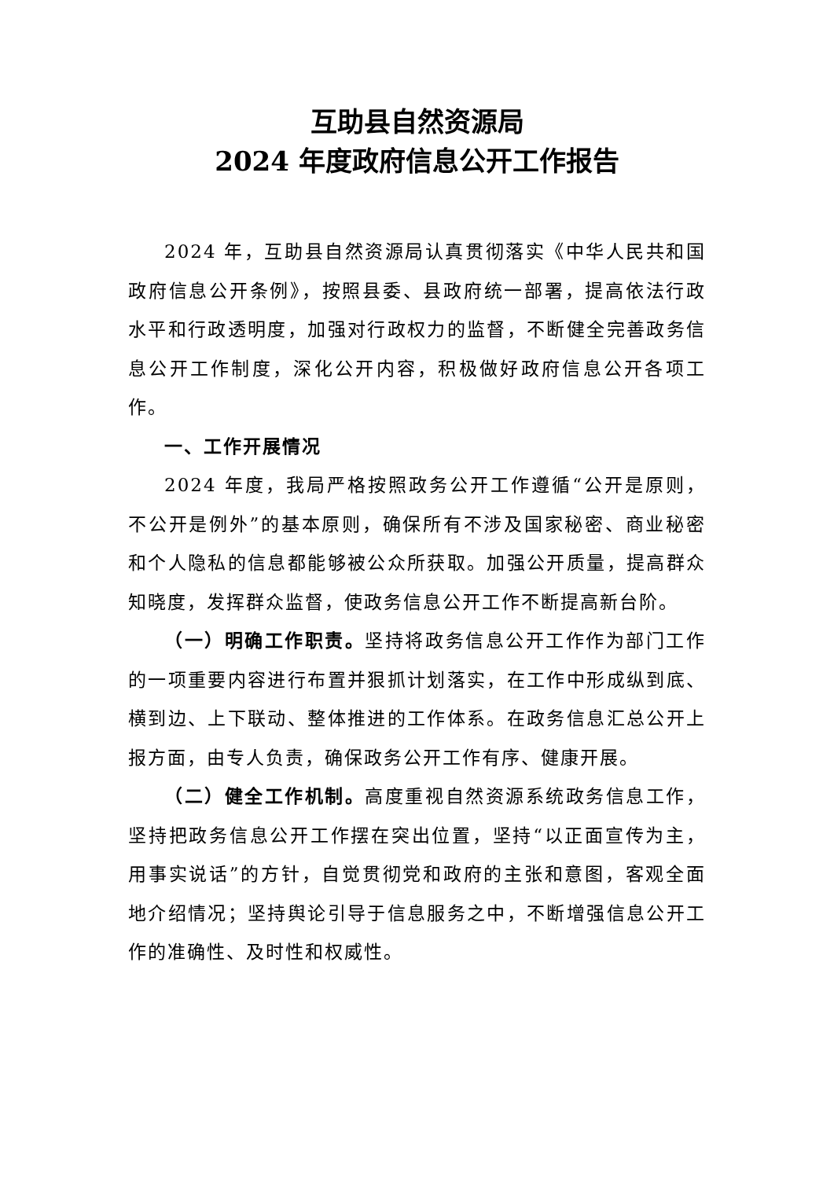互助县自然资源局
2024 年度政府信息公开工作报告
2024 年，互助县自然资源局认真贯彻落实《中华人民共和国政府信息公开条例》，按照县委、县政府统一部署，提高依法行政水平和行政透明度，加强对行政权力的监督，不断健全完善政务信息公开工作制度，深化公开内容，积极做好政府信息公开各项工作。
一、工作开展情况
2024 年度，我局严格按照政务公开工作遵循“公开是原则，不公开是例外”的基本原则，确保所有不涉及国家秘密、商业秘密和个人隐私的信息都能够被公众所获取。加强公开质量，提高群众知晓度，发挥群众监督，使政务信息公开工作不断提高新台阶。
（一）明确工作职责。坚持将政务信息公开工作作为部门工作的一项重要内容进行布置并狠抓计划落实，在工作中形成纵到底、横到边、上下联动、整体推进的工作体系。在政务信息汇总公开上报方面，由专人负责，确保政务公开工作有序、健康开展。
（二）健全工作机制。高度重视自然资源系统政务信息工作，坚持把政务信息公开工作摆在突出位置，坚持“以正面宣传为主，用事实说话”的方针，自觉贯彻党和政府的主张和意图，客观全面地介绍情况；坚持舆论引导于信息服务之中，不断增强信息公开工作的准确性、及时性和权威性。